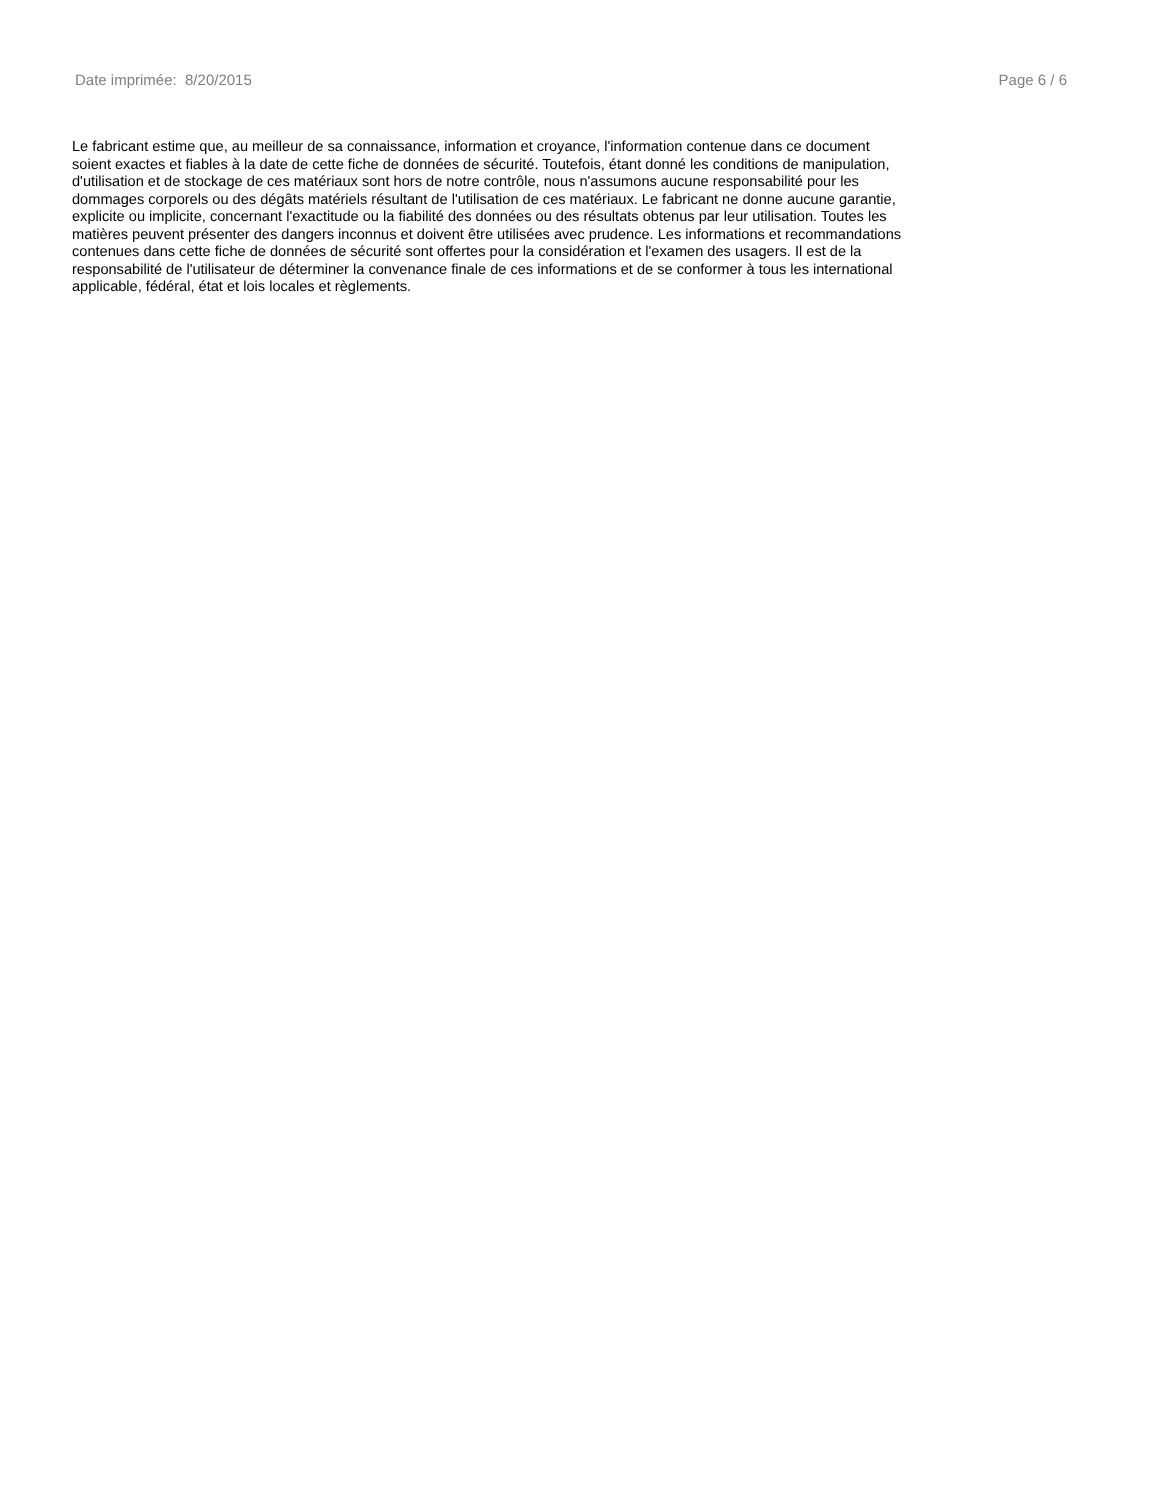Date imprimée: 8/20/2015 Page 6 / 6
Le fabricant estime que, au meilleur de sa connaissance, information et croyance, l'information contenue dans ce document
soient exactes et fiables à la date de cette fiche de données de sécurité. Toutefois, étant donné les conditions de manipulation,
d'utilisation et de stockage de ces matériaux sont hors de notre contrôle, nous n'assumons aucune responsabilité pour les
dommages corporels ou des dégâts matériels résultant de l'utilisation de ces matériaux. Le fabricant ne donne aucune garantie,
explicite ou implicite, concernant l'exactitude ou la fiabilité des données ou des résultats obtenus par leur utilisation. Toutes les
matières peuvent présenter des dangers inconnus et doivent être utilisées avec prudence. Les informations et recommandations
contenues dans cette fiche de données de sécurité sont offertes pour la considération et l'examen des usagers. Il est de la
responsabilité de l'utilisateur de déterminer la convenance finale de ces informations et de se conformer à tous les international
applicable, fédéral, état et lois locales et règlements.